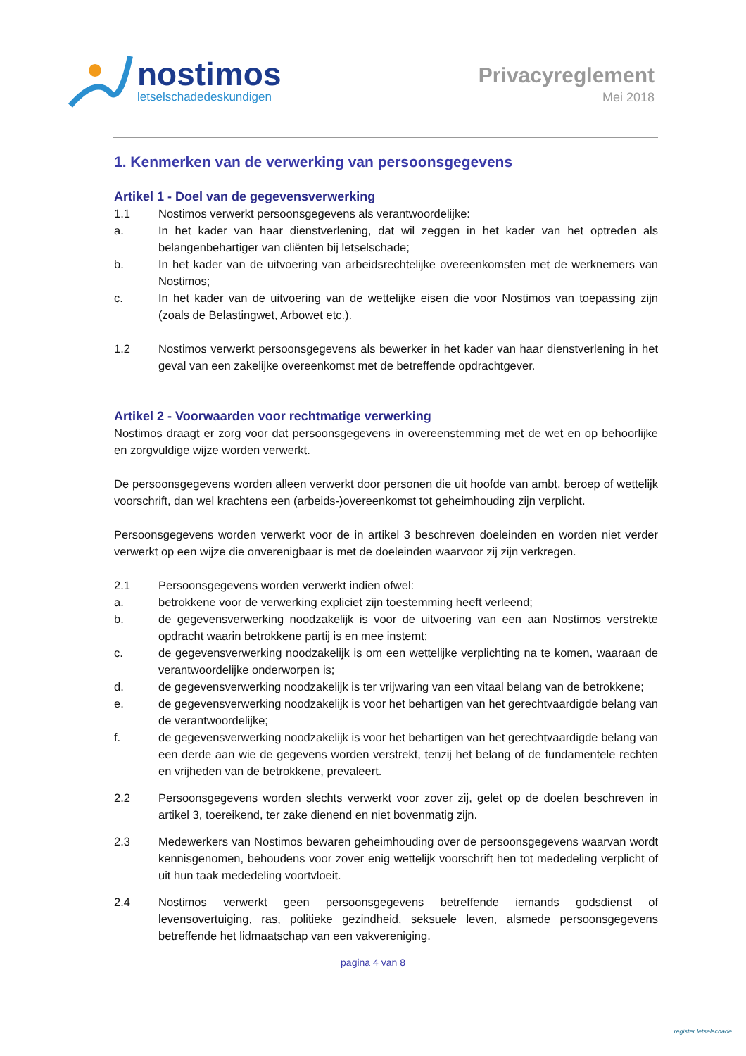nostimos
letselschadedeskundigen
Privacyreglement
Mei 2018
1. Kenmerken van de verwerking van persoonsgegevens
Artikel 1 - Doel van de gegevensverwerking
1.1 Nostimos verwerkt persoonsgegevens als verantwoordelijke:
a. In het kader van haar dienstverlening, dat wil zeggen in het kader van het optreden als belangenbehartiger van cliënten bij letselschade;
b. In het kader van de uitvoering van arbeidsrechtelijke overeenkomsten met de werknemers van Nostimos;
c. In het kader van de uitvoering van de wettelijke eisen die voor Nostimos van toepassing zijn (zoals de Belastingwet, Arbowet etc.).
1.2 Nostimos verwerkt persoonsgegevens als bewerker in het kader van haar dienstverlening in het geval van een zakelijke overeenkomst met de betreffende opdrachtgever.
Artikel 2 - Voorwaarden voor rechtmatige verwerking
Nostimos draagt er zorg voor dat persoonsgegevens in overeenstemming met de wet en op behoorlijke en zorgvuldige wijze worden verwerkt.
De persoonsgegevens worden alleen verwerkt door personen die uit hoofde van ambt, beroep of wettelijk voorschrift, dan wel krachtens een (arbeids-)overeenkomst tot geheimhouding zijn verplicht.
Persoonsgegevens worden verwerkt voor de in artikel 3 beschreven doeleinden en worden niet verder verwerkt op een wijze die onverenigbaar is met de doeleinden waarvoor zij zijn verkregen.
2.1 Persoonsgegevens worden verwerkt indien ofwel:
a. betrokkene voor de verwerking expliciet zijn toestemming heeft verleend;
b. de gegevensverwerking noodzakelijk is voor de uitvoering van een aan Nostimos verstrekte opdracht waarin betrokkene partij is en mee instemt;
c. de gegevensverwerking noodzakelijk is om een wettelijke verplichting na te komen, waaraan de verantwoordelijke onderworpen is;
d. de gegevensverwerking noodzakelijk is ter vrijwaring van een vitaal belang van de betrokkene;
e. de gegevensverwerking noodzakelijk is voor het behartigen van het gerechtvaardigde belang van de verantwoordelijke;
f. de gegevensverwerking noodzakelijk is voor het behartigen van het gerechtvaardigde belang van een derde aan wie de gegevens worden verstrekt, tenzij het belang of de fundamentele rechten en vrijheden van de betrokkene, prevaleert.
2.2 Persoonsgegevens worden slechts verwerkt voor zover zij, gelet op de doelen beschreven in artikel 3, toereikend, ter zake dienend en niet bovenmatig zijn.
2.3 Medewerkers van Nostimos bewaren geheimhouding over de persoonsgegevens waarvan wordt kennisgenomen, behoudens voor zover enig wettelijk voorschrift hen tot mededeling verplicht of uit hun taak mededeling voortvloeit.
2.4 Nostimos verwerkt geen persoonsgegevens betreffende iemands godsdienst of levensovertuiging, ras, politieke gezindheid, seksuele leven, alsmede persoonsgegevens betreffende het lidmaatschap van een vakvereniging.
pagina 4 van 8
register letselschade